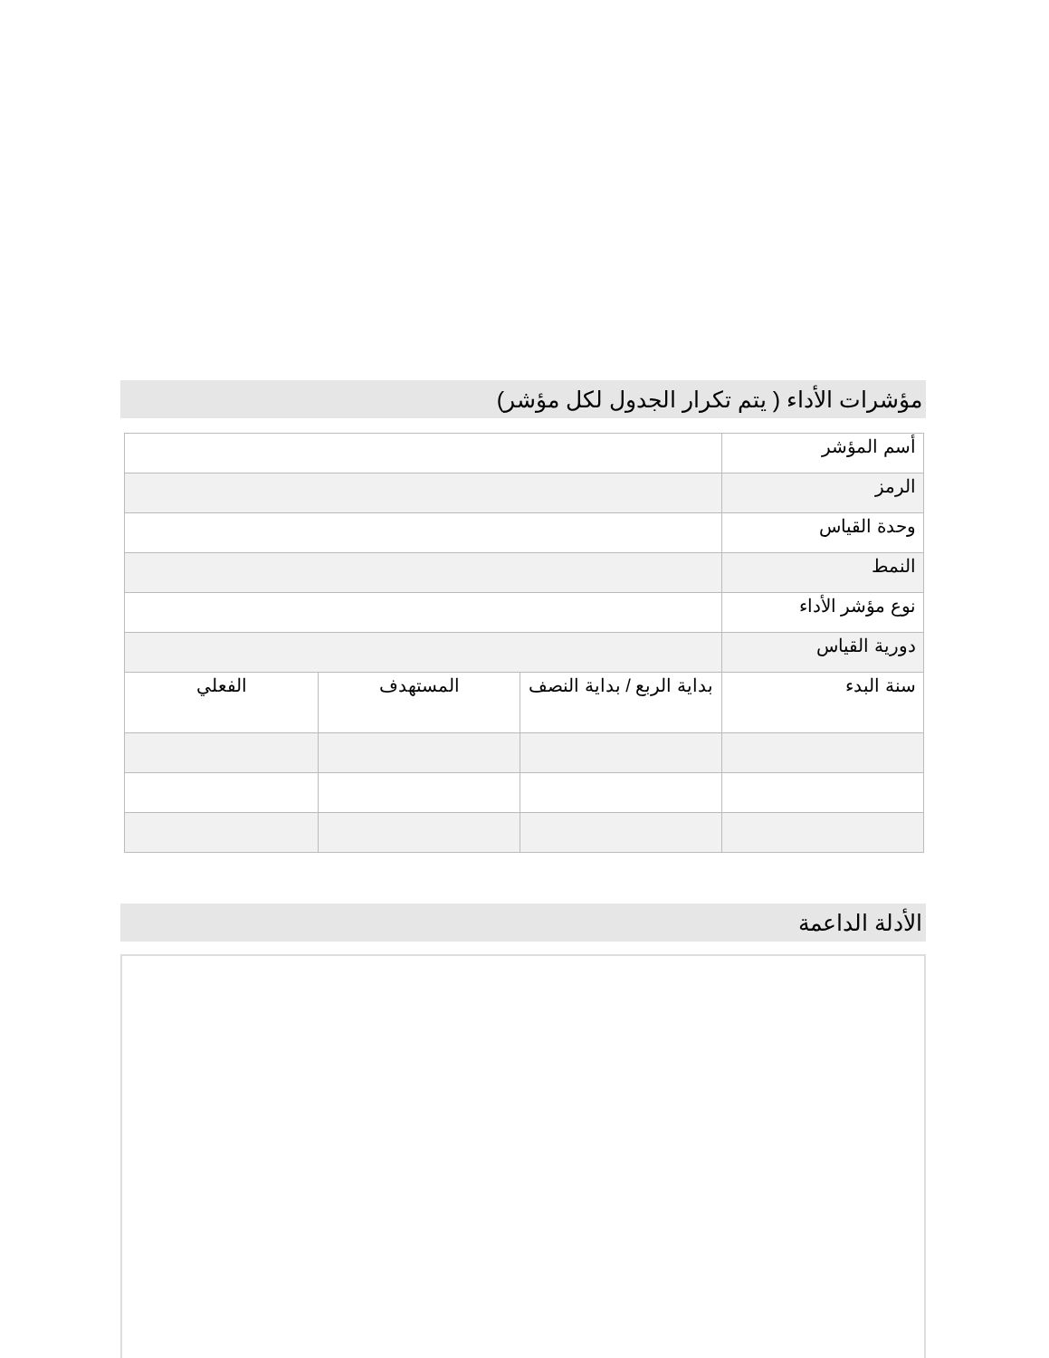مؤشرات الأداء ( يتم تكرار الجدول لكل مؤشر)
| أسم المؤشر | | | |
| الرمز | | | |
| وحدة القياس | | | |
| النمط | | | |
| نوع مؤشر الأداء | | | |
| دورية القياس | | | |
| سنة البدء | بداية الربع / بداية النصف | المستهدف | الفعلي |
الأدلة الداعمة